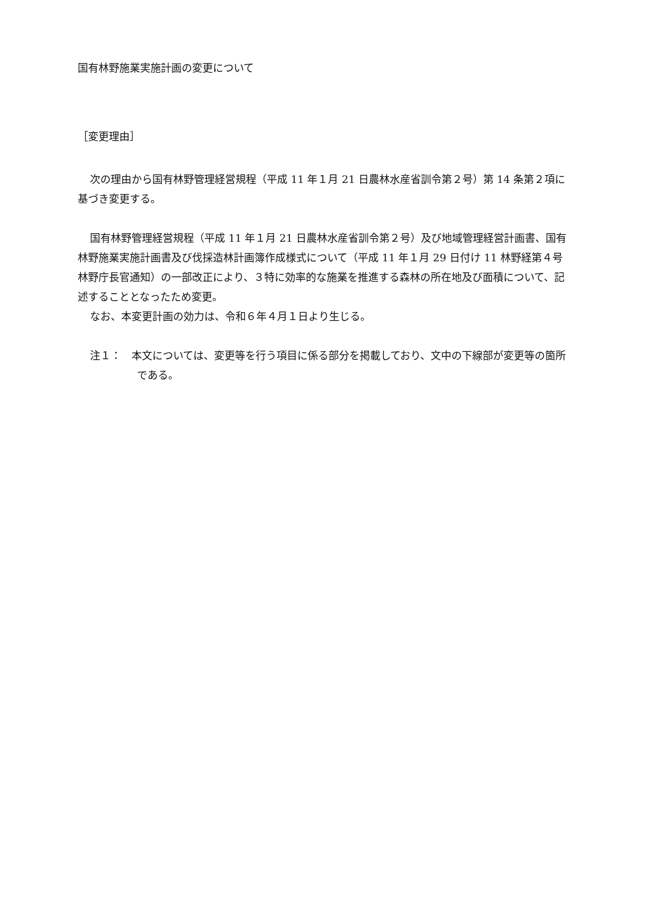国有林野施業実施計画の変更について
［変更理由］
次の理由から国有林野管理経営規程（平成 11 年１月 21 日農林水産省訓令第２号）第 14 条第２項に基づき変更する。
国有林野管理経営規程（平成 11 年１月 21 日農林水産省訓令第２号）及び地域管理経営計画書、国有林野施業実施計画書及び伐採造林計画簿作成様式について（平成 11 年１月 29 日付け 11 林野経第４号林野庁長官通知）の一部改正により、３特に効率的な施業を推進する森林の所在地及び面積について、記述することとなったため変更。
なお、本変更計画の効力は、令和６年４月１日より生じる。
注１：　本文については、変更等を行う項目に係る部分を掲載しており、文中の下線部が変更等の箇所である。